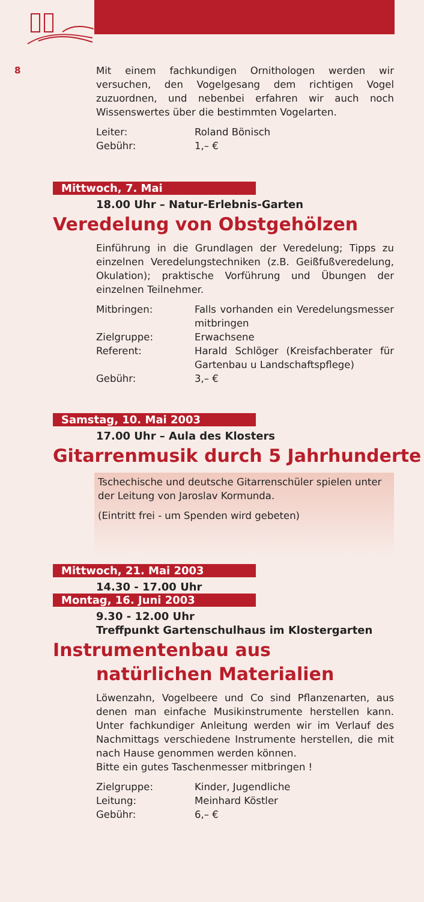8
Mit einem fachkundigen Ornithologen werden wir versuchen, den Vogelgesang dem richtigen Vogel zuzuordnen, und nebenbei erfahren wir auch noch Wissenswertes über die bestimmten Vogelarten.
Leiter: Roland Bönisch
Gebühr: 1,– €
Mittwoch, 7. Mai
18.00 Uhr – Natur-Erlebnis-Garten
Veredelung von Obstgehölzen
Einführung in die Grundlagen der Veredelung; Tipps zu einzelnen Veredelungstechniken (z.B. Geißfußveredelung, Okulation); praktische Vorführung und Übungen der einzelnen Teilnehmer.
Mitbringen: Falls vorhanden ein Veredelungsmesser mitbringen
Zielgruppe: Erwachsene
Referent: Harald Schlöger (Kreisfachberater für Gartenbau u Landschaftspflege)
Gebühr: 3,– €
Samstag, 10. Mai 2003
17.00 Uhr – Aula des Klosters
Gitarrenmusik durch 5 Jahrhunderte
Tschechische und deutsche Gitarrenschüler spielen unter der Leitung von Jaroslav Kormunda.
(Eintritt frei - um Spenden wird gebeten)
Mittwoch, 21. Mai 2003
14.30 - 17.00 Uhr
Montag, 16. Juni 2003
9.30 - 12.00 Uhr
Treffpunkt Gartenschulhaus im Klostergarten
Instrumentenbau aus
natürlichen Materialien
Löwenzahn, Vogelbeere und Co sind Pflanzenarten, aus denen man einfache Musikinstrumente herstellen kann. Unter fachkundiger Anleitung werden wir im Verlauf des Nachmittags verschiedene Instrumente herstellen, die mit nach Hause genommen werden können.
Bitte ein gutes Taschenmesser mitbringen !
Zielgruppe: Kinder, Jugendliche
Leitung: Meinhard Köstler
Gebühr: 6,– €